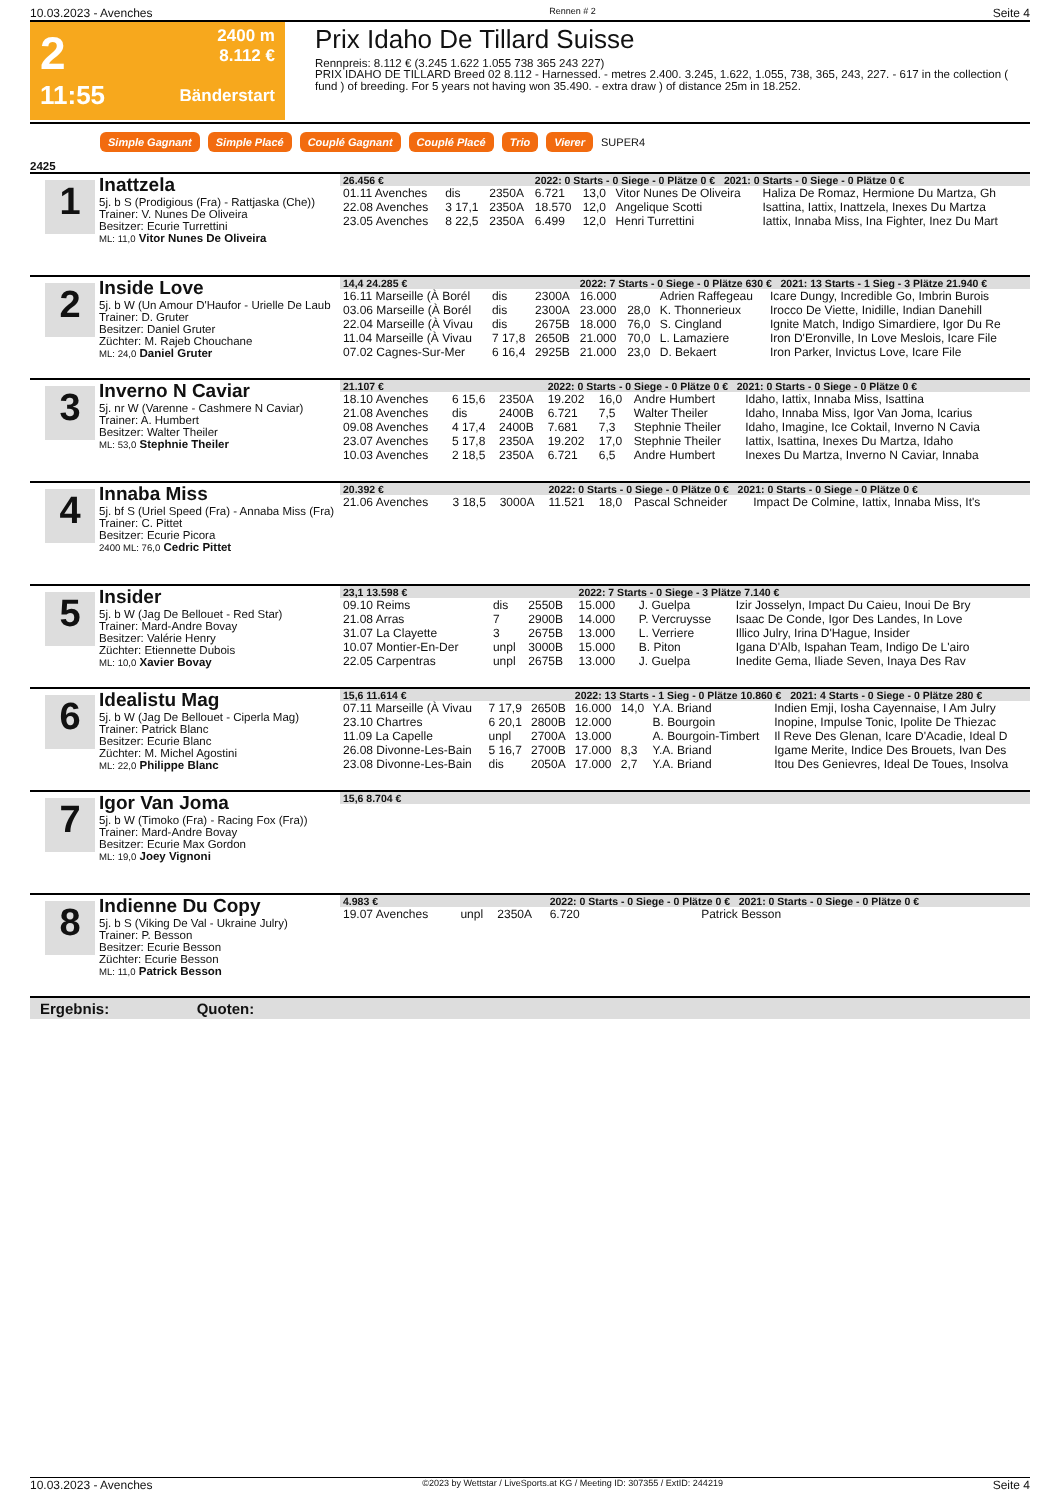10.03.2023 - Avenches Rennen # 2 Seite 4
2
11:55
2400 m
8.112 €
Bänderstart
Prix Idaho De Tillard Suisse
Rennpreis: 8.112 € (3.245 1.622 1.055 738 365 243 227)
PRIX IDAHO DE TILLARD Breed 02 8.112 - Harnessed. - metres 2.400. 3.245, 1.622, 1.055, 738, 365, 243, 227. - 617 in the collection ( fund ) of breeding. For 5 years not having won 35.490. - extra draw ) of distance 25m in 18.252.
Simple Gagnant Simple Placé Couplé Gagnant Couplé Placé Trio Vierer SUPER4
2425
1
Inattzela
5j. b S (Prodigious (Fra) - Rattjaska (Che))
Trainer: V. Nunes De Oliveira
Besitzer: Ecurie Turrettini
ML: 11,0 Vitor Nunes De Oliveira
| 26.456 € | | | 2022: 0 Starts - 0 Siege - 0 Plätze 0 € 2021: 0 Starts - 0 Siege - 0 Plätze 0 € | | | |
| --- | --- | --- | --- | --- | --- | --- |
| 01.11 Avenches | dis | 2350A | 6.721 | 13,0 | Vitor Nunes De Oliveira | Haliza De Romaz, Hermione Du Martza, Gh |
| 22.08 Avenches | 3 17,1 | 2350A | 18.570 | 12,0 | Angelique Scotti | Isattina, Iattix, Inattzela, Inexes Du Martza |
| 23.05 Avenches | 8 22,5 | 2350A | 6.499 | 12,0 | Henri Turrettini | Iattix, Innaba Miss, Ina Fighter, Inez Du Mart |
2
Inside Love
5j. b W (Un Amour D'Haufor - Urielle De Laub
Trainer: D. Gruter
Besitzer: Daniel Gruter
Züchter: M. Rajeb Chouchane
ML: 24,0 Daniel Gruter
| 14,4 24.285 € | | | 2022: 7 Starts - 0 Siege - 0 Plätze 630 € 2021: 13 Starts - 1 Sieg - 3 Plätze 21.940 € | | | |
| --- | --- | --- | --- | --- | --- | --- |
| 16.11 Marseille (À Borél | dis | 2300A | 16.000 | | Adrien Raffegeau | Icare Dungy, Incredible Go, Imbrin Burois |
| 03.06 Marseille (À Borél | dis | 2300A | 23.000 | 28,0 | K. Thonnerieux | Irocco De Viette, Inidille, Indian Danehill |
| 22.04 Marseille (À Vivau | dis | 2675B | 18.000 | 76,0 | S. Cingland | Ignite Match, Indigo Simardiere, Igor Du Re |
| 11.04 Marseille (À Vivau | 7 17,8 | 2650B | 21.000 | 70,0 | L. Lamaziere | Iron D'Eronville, In Love Meslois, Icare File |
| 07.02 Cagnes-Sur-Mer | 6 16,4 | 2925B | 21.000 | 23,0 | D. Bekaert | Iron Parker, Invictus Love, Icare File |
3
Inverno N Caviar
5j. nr W (Varenne - Cashmere N Caviar)
Trainer: A. Humbert
Besitzer: Walter Theiler
ML: 53,0 Stephnie Theiler
| 21.107 € | | | 2022: 0 Starts - 0 Siege - 0 Plätze 0 € 2021: 0 Starts - 0 Siege - 0 Plätze 0 € | | | |
| --- | --- | --- | --- | --- | --- | --- |
| 18.10 Avenches | 6 15,6 | 2350A | 19.202 | 16,0 | Andre Humbert | Idaho, Iattix, Innaba Miss, Isattina |
| 21.08 Avenches | dis | 2400B | 6.721 | 7,5 | Walter Theiler | Idaho, Innaba Miss, Igor Van Joma, Icarius |
| 09.08 Avenches | 4 17,4 | 2400B | 7.681 | 7,3 | Stephnie Theiler | Idaho, Imagine, Ice Coktail, Inverno N Cavia |
| 23.07 Avenches | 5 17,8 | 2350A | 19.202 | 17,0 | Stephnie Theiler | Iattix, Isattina, Inexes Du Martza, Idaho |
| 10.03 Avenches | 2 18,5 | 2350A | 6.721 | 6,5 | Andre Humbert | Inexes Du Martza, Inverno N Caviar, Innaba |
4
Innaba Miss
5j. bf S (Uriel Speed (Fra) - Annaba Miss (Fra)
Trainer: C. Pittet
Besitzer: Ecurie Picora
2400 ML: 76,0 Cedric Pittet
| 20.392 € | | | 2022: 0 Starts - 0 Siege - 0 Plätze 0 € 2021: 0 Starts - 0 Siege - 0 Plätze 0 € | | | |
| --- | --- | --- | --- | --- | --- | --- |
| 21.06 Avenches | 3 18,5 | 3000A | 11.521 | 18,0 | Pascal Schneider | Impact De Colmine, Iattix, Innaba Miss, It's |
5
Insider
5j. b W (Jag De Bellouet - Red Star)
Trainer: Mard-Andre Bovay
Besitzer: Valérie Henry
Züchter: Etiennette Dubois
ML: 10,0 Xavier Bovay
| 23,1 13.598 € | | | 2022: 7 Starts - 0 Siege - 3 Plätze 7.140 € | | | |
| --- | --- | --- | --- | --- | --- | --- |
| 09.10 Reims | dis | 2550B | 15.000 | | J. Guelpa | Izir Josselyn, Impact Du Caieu, Inoui De Bry |
| 21.08 Arras | 7 | 2900B | 14.000 | | P. Vercruysse | Isaac De Conde, Igor Des Landes, In Love |
| 31.07 La Clayette | 3 | 2675B | 13.000 | | L. Verriere | Illico Julry, Irina D'Hague, Insider |
| 10.07 Montier-En-Der | unpl | 3000B | 15.000 | | B. Piton | Igana D'Alb, Ispahan Team, Indigo De L'airo |
| 22.05 Carpentras | unpl | 2675B | 13.000 | | J. Guelpa | Inedite Gema, Iliade Seven, Inaya Des Rav |
6
Idealistu Mag
5j. b W (Jag De Bellouet - Ciperla Mag)
Trainer: Patrick Blanc
Besitzer: Ecurie Blanc
Züchter: M. Michel Agostini
ML: 22,0 Philippe Blanc
| 15,6 11.614 € | | | 2022: 13 Starts - 1 Sieg - 0 Plätze 10.860 € 2021: 4 Starts - 0 Siege - 0 Plätze 280 € | | | |
| --- | --- | --- | --- | --- | --- | --- |
| 07.11 Marseille (À Vivau | 7 17,9 | 2650B | 16.000 | 14,0 | Y.A. Briand | Indien Emji, Iosha Cayennaise, I Am Julry |
| 23.10 Chartres | 6 20,1 | 2800B | 12.000 | | B. Bourgoin | Inopine, Impulse Tonic, Ipolite De Thiezac |
| 11.09 La Capelle | unpl | 2700A | 13.000 | | A. Bourgoin-Timbert | Il Reve Des Glenan, Icare D'Acadie, Ideal D |
| 26.08 Divonne-Les-Bain | 5 16,7 | 2700B | 17.000 | 8,3 | Y.A. Briand | Igame Merite, Indice Des Brouets, Ivan Des |
| 23.08 Divonne-Les-Bain | dis | 2050A | 17.000 | 2,7 | Y.A. Briand | Itou Des Genievres, Ideal De Toues, Insolva |
7
Igor Van Joma
5j. b W (Timoko (Fra) - Racing Fox (Fra))
Trainer: Mard-Andre Bovay
Besitzer: Ecurie Max Gordon
ML: 19,0 Joey Vignoni
| 15,6 8.704 € |
| --- |
8
Indienne Du Copy
5j. b S (Viking De Val - Ukraine Julry)
Trainer: P. Besson
Besitzer: Ecurie Besson
Züchter: Ecurie Besson
ML: 11,0 Patrick Besson
| 4.983 € | | | 2022: 0 Starts - 0 Siege - 0 Plätze 0 € 2021: 0 Starts - 0 Siege - 0 Plätze 0 € | | | |
| --- | --- | --- | --- | --- | --- | --- |
| 19.07 Avenches | unpl | 2350A | 6.720 | | Patrick Besson | |
Ergebnis: Quoten:
10.03.2023 - Avenches ©2023 by Wettstar / LiveSports.at KG / Meeting ID: 307355 / ExtID: 244219 Seite 4